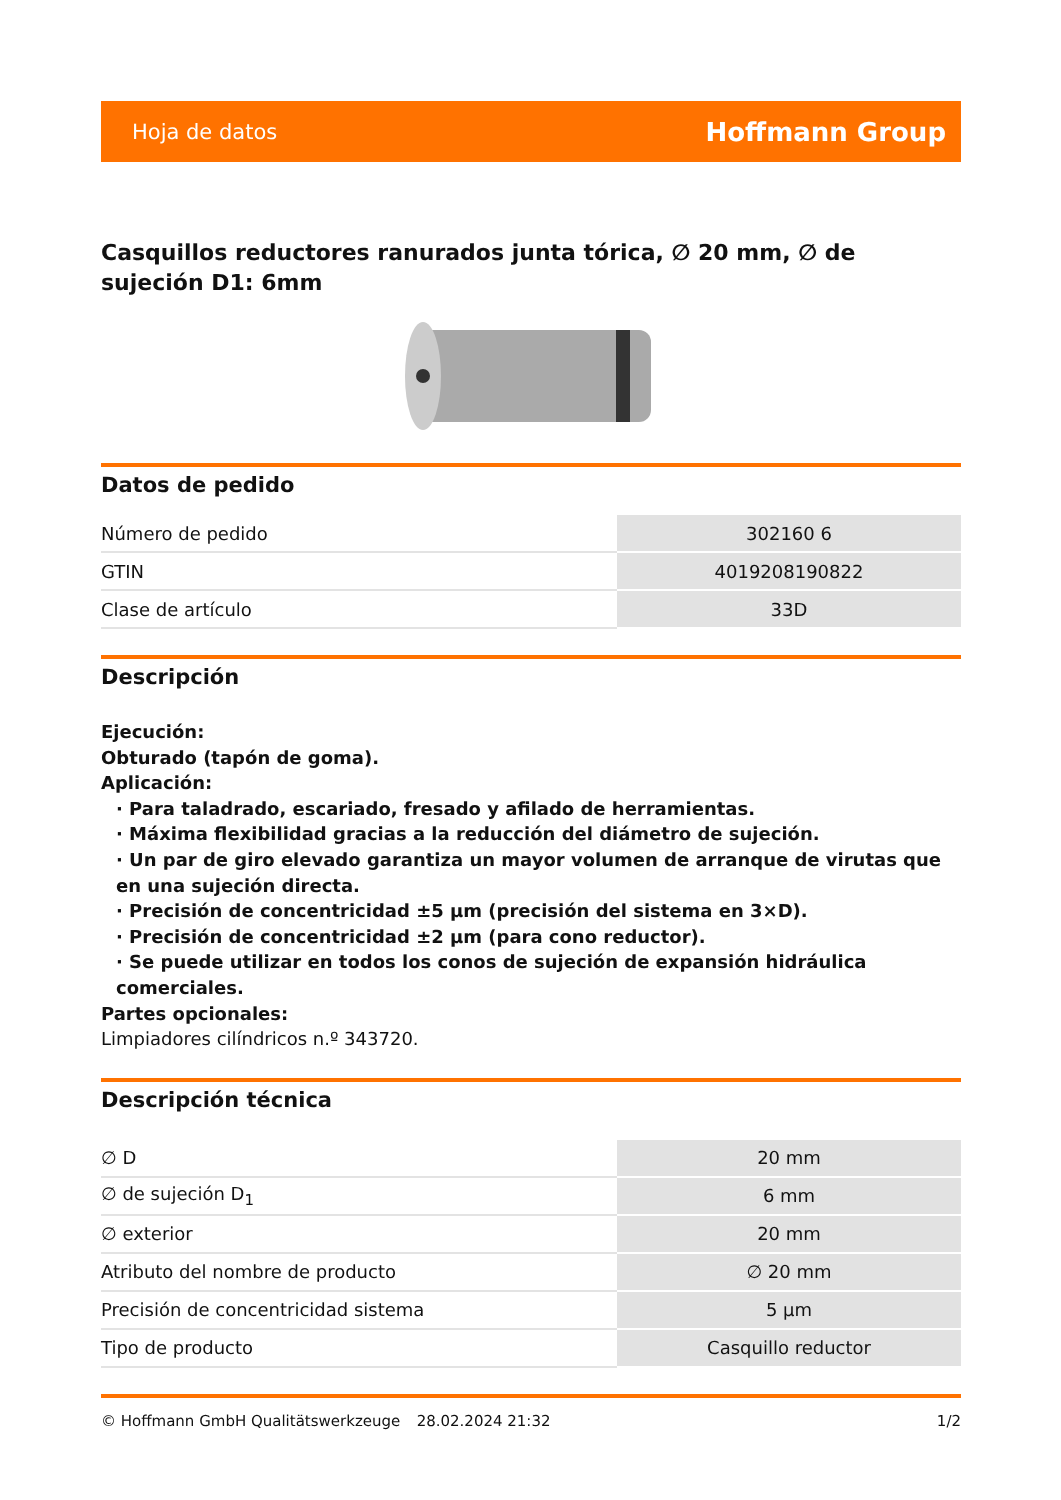Hoja de datos Hoffmann Group
Casquillos reductores ranurados junta tórica, ∅ 20 mm, ∅ de sujeción D1: 6mm
Datos de pedido
| Número de pedido | 302160 6 |
| GTIN | 4019208190822 |
| Clase de artículo | 33D |
Descripción
Ejecución:
Obturado (tapón de goma).
Aplicación:
· Para taladrado, escariado, fresado y afilado de herramientas.
· Máxima flexibilidad gracias a la reducción del diámetro de sujeción.
· Un par de giro elevado garantiza un mayor volumen de arranque de virutas que en una sujeción directa.
· Precisión de concentricidad ±5 µm (precisión del sistema en 3×D).
· Precisión de concentricidad ±2 µm (para cono reductor).
· Se puede utilizar en todos los conos de sujeción de expansión hidráulica comerciales.
Partes opcionales:
Limpiadores cilíndricos n.º 343720.
Descripción técnica
| ∅ D | 20 mm |
| ∅ de sujeción D<sub>1</sub> | 6 mm |
| ∅ exterior | 20 mm |
| Atributo del nombre de producto | ∅ 20 mm |
| Precisión de concentricidad sistema | 5 µm |
| Tipo de producto | Casquillo reductor |
© Hoffmann GmbH Qualitätswerkzeuge 28.02.2024 21:32 1/2